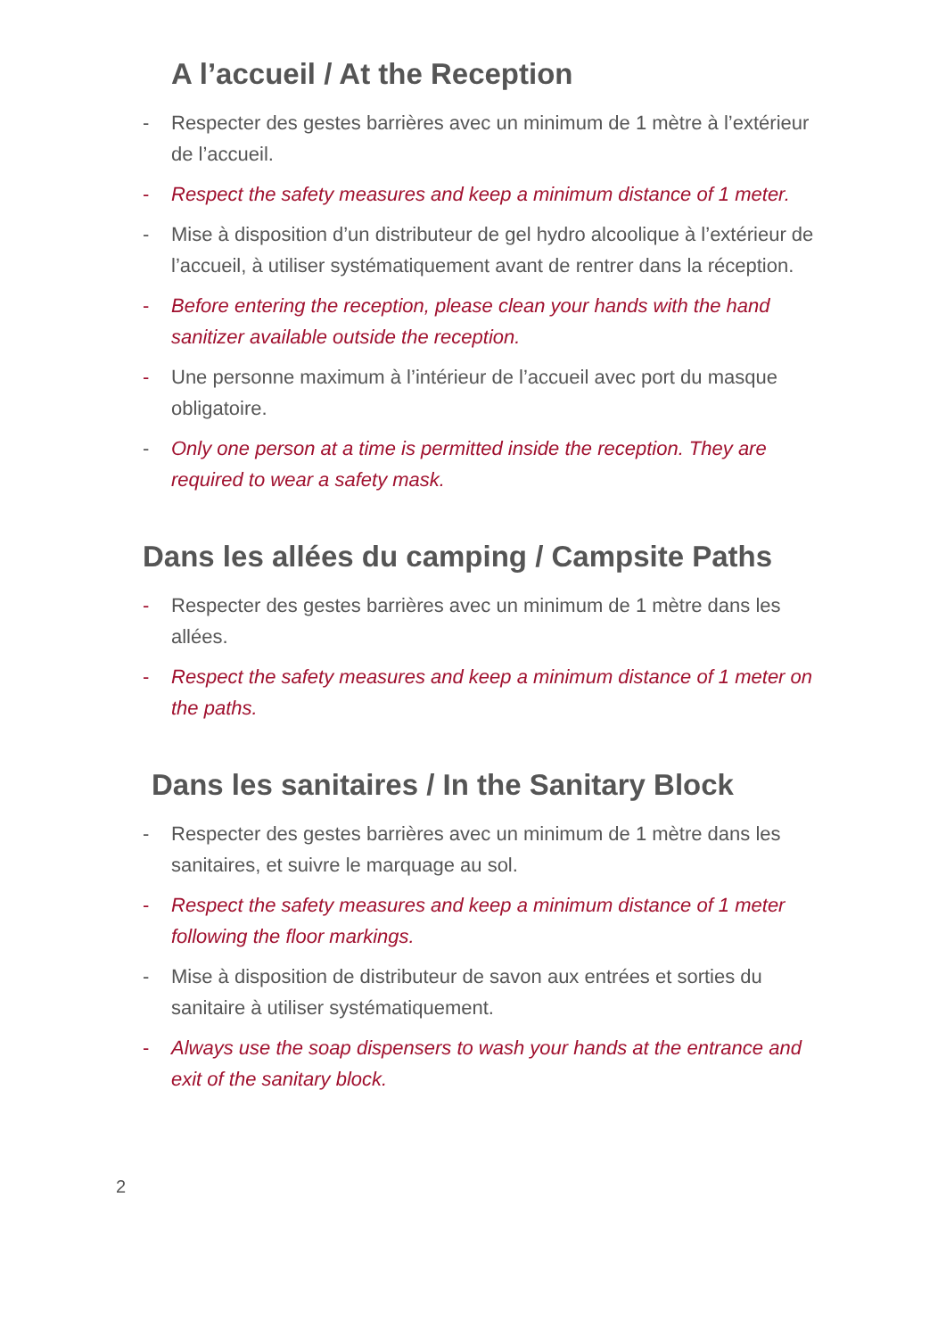A l’accueil / At the Reception
- Respecter des gestes barrières avec un minimum de 1 mètre à l’extérieur de l’accueil.
- Respect the safety measures and keep a minimum distance of 1 meter.
- Mise à disposition d’un distributeur de gel hydro alcoolique à l’extérieur de l’accueil, à utiliser systématiquement avant de rentrer dans la réception.
- Before entering the reception, please clean your hands with the hand sanitizer available outside the reception.
- Une personne maximum à l’intérieur de l’accueil avec port du masque obligatoire.
- Only one person at a time is permitted inside the reception. They are required to wear a safety mask.
Dans les allées du camping / Campsite Paths
- Respecter des gestes barrières avec un minimum de 1 mètre dans les allées.
- Respect the safety measures and keep a minimum distance of 1 meter on the paths.
Dans les sanitaires / In the Sanitary Block
- Respecter des gestes barrières avec un minimum de 1 mètre dans les sanitaires, et suivre le marquage au sol.
- Respect the safety measures and keep a minimum distance of 1 meter following the floor markings.
- Mise à disposition de distributeur de savon aux entrées et sorties du sanitaire à utiliser systématiquement.
- Always use the soap dispensers to wash your hands at the entrance and exit of the sanitary block.
2